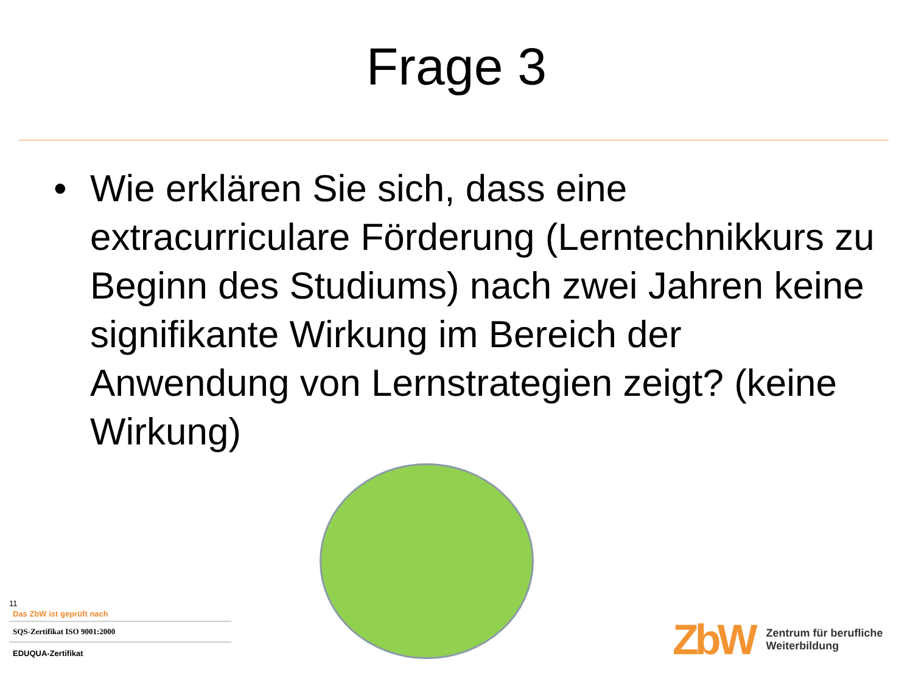Frage 3
• Wie erklären Sie sich, dass eine extracurriculare Förderung (Lerntechnikkurs zu Beginn des Studiums) nach zwei Jahren keine signifikante Wirkung im Bereich der Anwendung von Lernstrategien zeigt? (keine Wirkung)
11
Das ZbW ist geprüft nach
SQS-Zertifikat ISO 9001:2000
EDUQUA-Zertifikat
ZbW Zentrum für berufliche
Weiterbildung